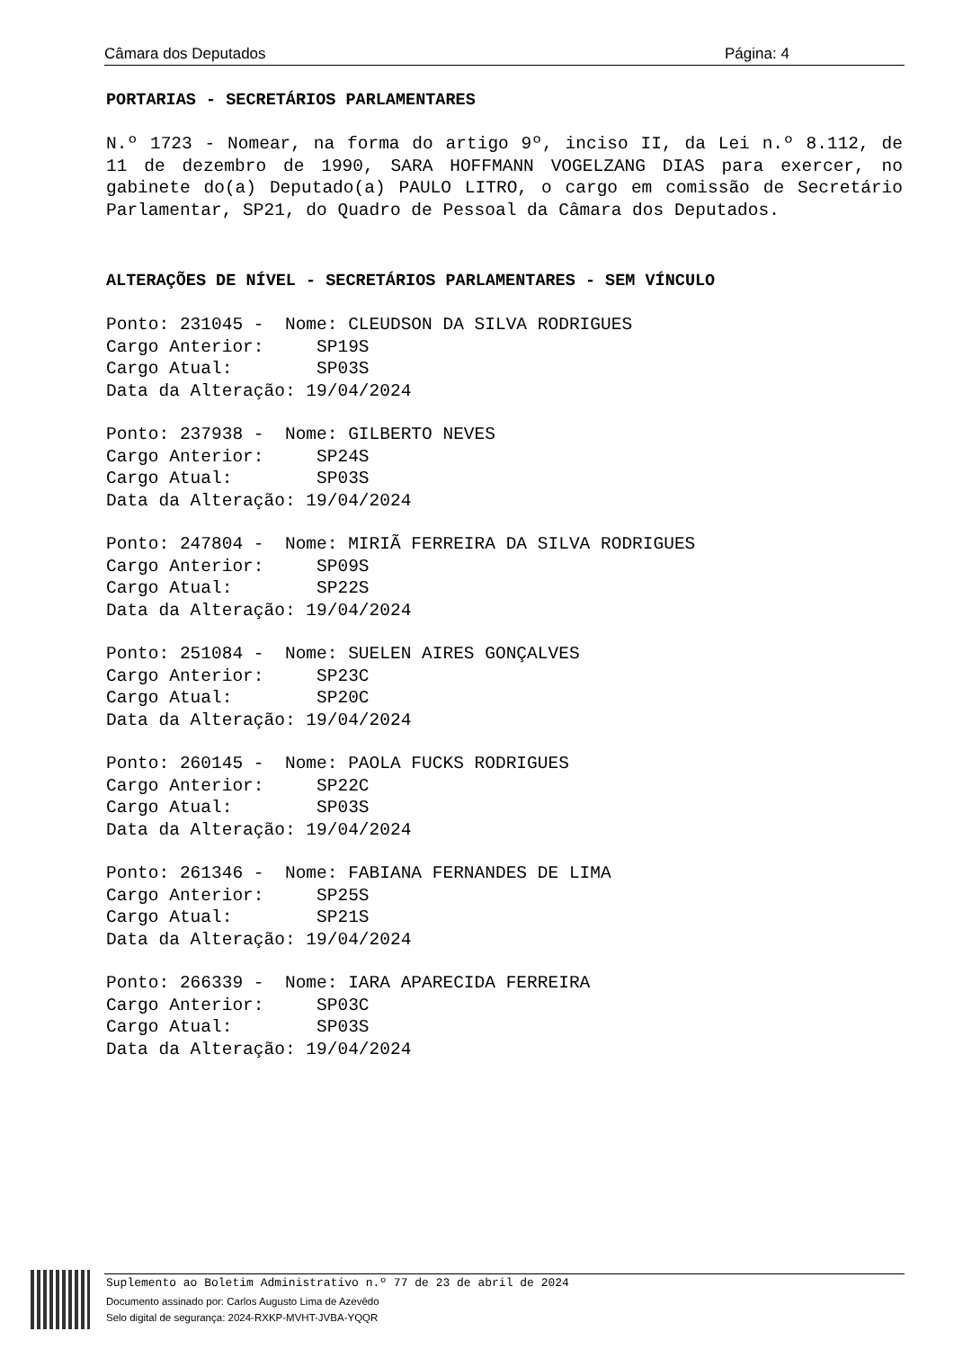Câmara dos Deputados Página: 4
PORTARIAS - SECRETÁRIOS PARLAMENTARES
N.º 1723 - Nomear, na forma do artigo 9º, inciso II, da Lei n.º 8.112, de 11 de dezembro de 1990, SARA HOFFMANN VOGELZANG DIAS para exercer, no gabinete do(a) Deputado(a) PAULO LITRO, o cargo em comissão de Secretário Parlamentar, SP21, do Quadro de Pessoal da Câmara dos Deputados.
ALTERAÇÕES DE NÍVEL - SECRETÁRIOS PARLAMENTARES - SEM VÍNCULO
Ponto: 231045 - Nome: CLEUDSON DA SILVA RODRIGUES Cargo Anterior: SP19S Cargo Atual: SP03S Data da Alteração: 19/04/2024
Ponto: 237938 - Nome: GILBERTO NEVES Cargo Anterior: SP24S Cargo Atual: SP03S Data da Alteração: 19/04/2024
Ponto: 247804 - Nome: MIRIÃ FERREIRA DA SILVA RODRIGUES Cargo Anterior: SP09S Cargo Atual: SP22S Data da Alteração: 19/04/2024
Ponto: 251084 - Nome: SUELEN AIRES GONÇALVES Cargo Anterior: SP23C Cargo Atual: SP20C Data da Alteração: 19/04/2024
Ponto: 260145 - Nome: PAOLA FUCKS RODRIGUES Cargo Anterior: SP22C Cargo Atual: SP03S Data da Alteração: 19/04/2024
Ponto: 261346 - Nome: FABIANA FERNANDES DE LIMA Cargo Anterior: SP25S Cargo Atual: SP21S Data da Alteração: 19/04/2024
Ponto: 266339 - Nome: IARA APARECIDA FERREIRA Cargo Anterior: SP03C Cargo Atual: SP03S Data da Alteração: 19/04/2024
Suplemento ao Boletim Administrativo n.º 77 de 23 de abril de 2024
Documento assinado por: Carlos Augusto Lima de Azevêdo
Selo digital de segurança: 2024-RXKP-MVHT-JVBA-YQQR